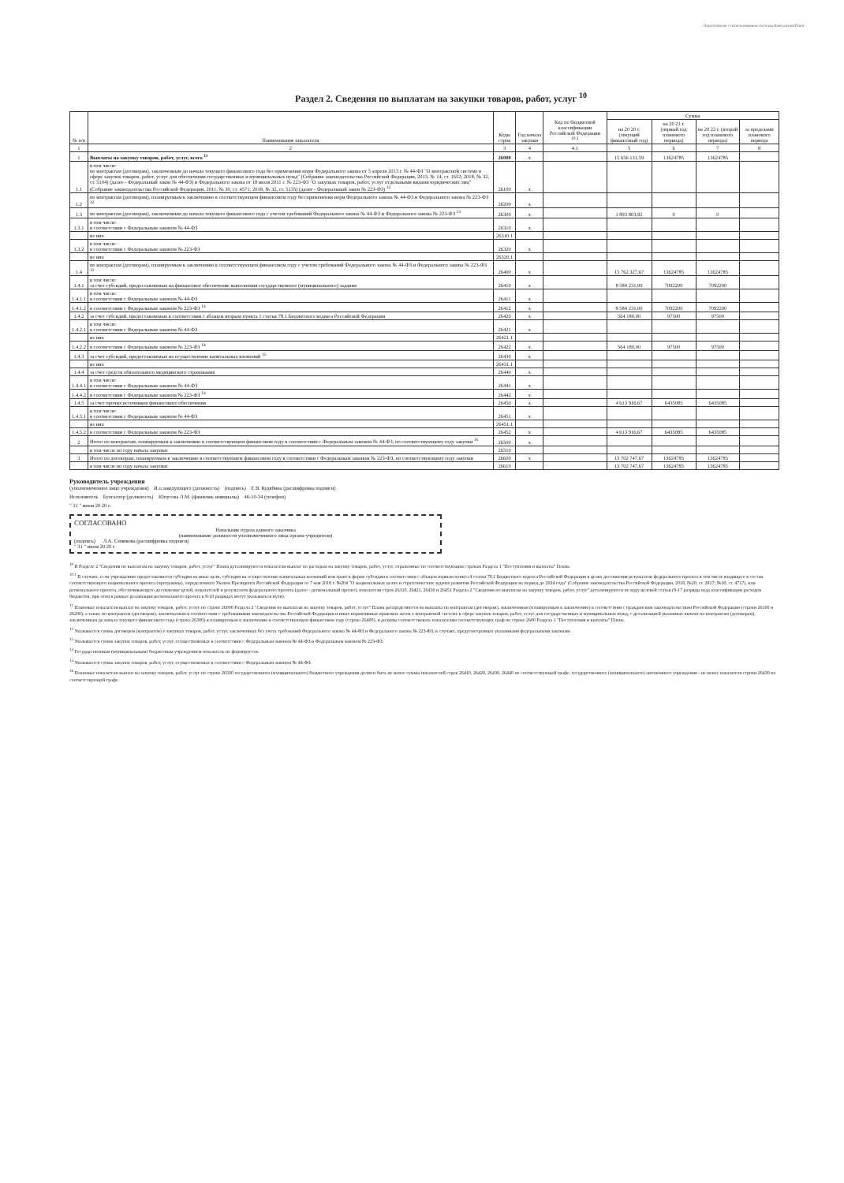Подготовлено с использованием системы КонсультантПлюс
Раздел 2. Сведения по выплатам на закупки товаров, работ, услуг <sup>10</sup>
| № п/п | Наименование показателя | Коды строк | Год начала закупки | Код по бюджетной классификации Российской Федерации <sup>10.1</sup> | Сумма | | | |
| --- | --- | --- | --- | --- | --- | --- | --- | --- |
| | | | | | на 20 20 г. (текущий финансовый год) | на 20 21 г. (первый год планового периода) | на 20 22 г. (второй год планового периода) | за пределами планового периода |
| 1 | 2 | 3 | 4 | 4.1 | 5 | 6 | 7 | 8 |
| 1 | Выплаты на закупку товаров, работ, услуг, всего <sup>11</sup> | 26000 | x | | 15 656 131,59 | 13624785 | 13624785 | |
| 1.1 | в том числе: по контрактам (договорам), заключенным до начала текущего финансового года без применения норм Федерального закона от 5 апреля 2013 г. № 44-ФЗ "О контрактной системе в сфере закупок товаров, работ, услуг для обеспечения государственных и муниципальных нужд" (Собрание законодательства Российской Федерации, 2013, № 14, ст. 1652; 2018, № 32, ст. 5104) (далее - Федеральный закон № 44-ФЗ) и Федерального закона от 18 июля 2011 г. № 223-ФЗ "О закупках товаров, работ, услуг отдельными видами юридических лиц" (Собрание законодательства Российской Федерации, 2011, № 30, ст. 4571; 2018, № 32, ст. 5135) (далее - Федеральный закон № 223-ФЗ) <sup>12</sup> | 26100 | x | | | | | |
| 1.2 | по контрактам (договорам), планируемым к заключению в соответствующем финансовом году без применения норм Федерального закона № 44-ФЗ и Федерального закона № 223-ФЗ <sup>12</sup> | 26200 | x | | | | | |
| 1.3 | по контрактам (договорам), заключенным до начала текущего финансового года с учетом требований Федерального закона № 44-ФЗ и Федерального закона № 223-ФЗ <sup>13</sup> | 26300 | x | | 1 893 803,92 | 0 | 0 | |
| 1.3.1 | в том числе: в соответствии с Федеральным законом № 44-ФЗ | 26310 | x | | | | | |
| | из них | 26310.1 | | | | | | |
| 1.3.2 | в том числе: в соответствии с Федеральным законом № 223-ФЗ | 26320 | x | | | | | |
| | из них | 26320.1 | | | | | | |
| 1.4 | по контрактам (договорам), планируемым к заключению в соответствующем финансовом году с учетом требований Федерального закона № 44-ФЗ и Федерального закона № 223-ФЗ <sup>13</sup> | 26400 | x | | 13 762 327,67 | 13624785 | 13624785 | |
| 1.4.1 | в том числе: за счет субсидий, предоставляемых на финансовое обеспечение выполнения государственного (муниципального) задания | 26410 | x | | 8 584 231,00 | 7092200 | 7092200 | |
| 1.4.1.1 | в том числе: в соответствии с Федеральным законом № 44-ФЗ | 26411 | x | | | | | |
| 1.4.1.2 | в соответствии с Федеральным законом № 223-ФЗ <sup>14</sup> | 26412 | x | | 8 584 231,00 | 7092200 | 7092200 | |
| 1.4.2 | за счет субсидий, предоставляемых в соответствии с абзацем вторым пункта 1 статьи 78.1 Бюджетного кодекса Российской Федерации | 26420 | x | | 564 180,00 | 97500 | 97500 | |
| 1.4.2.1 | в том числе: в соответствии с Федеральным законом № 44-ФЗ | 26421 | x | | | | | |
| | из них | 26421.1 | | | | | | |
| 1.4.2.2 | в соответствии с Федеральным законом № 223-ФЗ <sup>14</sup> | 26422 | x | | 564 180,00 | 97500 | 97500 | |
| 1.4.3 | за счет субсидий, предоставляемых на осуществление капитальных вложений <sup>15</sup> | 26430 | x | | | | | |
| | из них | 26431.1 | | | | | | |
| 1.4.4 | за счет средств обязательного медицинского страхования | 26440 | x | | | | | |
| 1.4.4.1 | в том числе: в соответствии с Федеральным законом № 44-ФЗ | 26441 | x | | | | | |
| 1.4.4.2 | в соответствии с Федеральным законом № 223-ФЗ <sup>14</sup> | 26442 | x | | | | | |
| 1.4.5 | за счет прочих источников финансового обеспечения | 26450 | x | | 4 613 916,67 | 6435085 | 6435085 | |
| 1.4.5.1 | в том числе: в соответствии с Федеральным законом № 44-ФЗ | 26451 | x | | | | | |
| | из них | 26451.1 | | | | | | |
| 1.4.5.2 | в соответствии с Федеральным законом № 223-ФЗ | 26452 | x | | 4 613 916,67 | 6435085 | 6435085 | |
| 2 | Итого по контрактам, планируемым к заключению в соответствующем финансовом году в соответствии с Федеральным законом № 44-ФЗ, по соответствующему году закупки <sup>16</sup> | 26500 | x | | | | | |
| | в том числе по году начала закупки: | 26510 | | | | | | |
| 3 | Итого по договорам, планируемым к заключению в соответствующем финансовом году в соответствии с Федеральным законом № 223-ФЗ, по соответствующему году закупки | 26600 | x | | 13 702 747,67 | 13624785 | 13624785 | |
| | в том числе по году начала закупки: | 26610 | | | 13 702 747,67 | 13624785 | 13624785 | |
Руководитель учреждения
(уполномоченное лицо учреждения) И.о.заведующего (должность) (подпись) Е.В. Кудябина (расшифровка подписи)
Исполнитель Бухгалтер (должность) Юпусова Л.М. (фамилия, инициалы) 46-10-34 (телефон)
" 31 " июля 20 20 г.
СОГЛАСОВАНО
Начальник отдела единого заказчика
(наименование должности уполномоченного лица органа-учредителя)
(подпись) Л.А. Семикова (расшифровка подписи)
" 31 " июля 20 20 г.
<sup>10</sup> В Разделе 2 "Сведения по выплатам на закупку товаров, работ, услуг" Плана детализируются показатели выплат по расходам на закупку товаров, работ, услуг, отраженные по соответствующим строкам Раздела 1 "Поступления и выплаты" Плана.
<sup>10.1</sup> В случаях, если учреждению предоставляются субсидия на иные цели, субсидия на осуществление капитальных вложений или грант в форме субсидии в соответствии с абзацем первым пункта 4 статьи 78.1 Бюджетного кодекса Российской Федерации в целях достижения результатов федерального проекта в том числе входящего в состав соответствующего национального проекта (программы), определенного Указом Президента Российской Федерации от 7 мая 2018 г. №204 "О национальных целях и стратегических задачах развития Российской Федерации на период до 2024 года" (Собрание законодательства Российской Федерации, 2018, №20, ст. 2817; №30, ст. 4717), или регионального проекта, обеспечивающего достижение целей, показателей и результатов федерального проекта (далее - региональный проект), показатели строк 26310, 26421, 26430 и 26451 Раздела 2 "Сведения по выплатам на закупку товаров, работ, услуг" детализируются по коду целевой статьи (8-17 разряды кода классификации расходов бюджетов, при этом в рамках реализации регионального проекта в 8-10 разрядах могут указываться нули).
<sup>11</sup> Плановые показатели выплат на закупку товаров, работ, услуг по строке 26000 Раздела 2 "Сведения по выплатам на закупку товаров, работ, услуг" Плана распределяются на выплаты по контрактам (договорам), заключенным (планируемым к заключению) в соответствии с гражданским законодательством Российской Федерации (строки 26100 и 26200), а также по контрактам (договорам), заключаемым в соответствии с требованиями законодательства Российской Федерации и иных нормативных правовых актов о контрактной системе в сфере закупок товаров, работ, услуг для государственных и муниципальных нужд, с детализацией указанных выплат по контрактам (договорам), заключенным до начала текущего финансового года (строка 26300) и планируемым к заключению в соответствующем финансовом году (строка 26400), и должны соответствовать показателям соответствующих граф по строке 2600 Раздела 1 "Поступления и выплаты" Плана.
<sup>12</sup> Указывается сумма договоров (контрактов) о закупках товаров, работ, услуг, заключенных без учета требований Федерального закона № 44-ФЗ и Федерального закона № 223-ФЗ, в случаях, предусмотренных указанными федеральными законами.
<sup>13</sup> Указывается сумма закупок товаров, работ, услуг, осуществляемых в соответствии с Федеральным законом № 44-ФЗ и Федеральным законом № 223-ФЗ.
<sup>14</sup> Государственным (муниципальным) бюджетным учреждением показатель не формируется.
<sup>15</sup> Указывается сумма закупок товаров, работ, услуг, осуществляемых в соответствии с Федеральным законом № 44-ФЗ.
<sup>16</sup> Плановые показатели выплат на закупку товаров, работ, услуг по строке 26500 государственного (муниципального) бюджетного учреждения должен быть не менее суммы показателей строк 26410, 26420, 26430, 26440 по соответствующей графе, государственного (муниципального) автономного учреждения - не менее показателя строки 26430 по соответствующей графе.